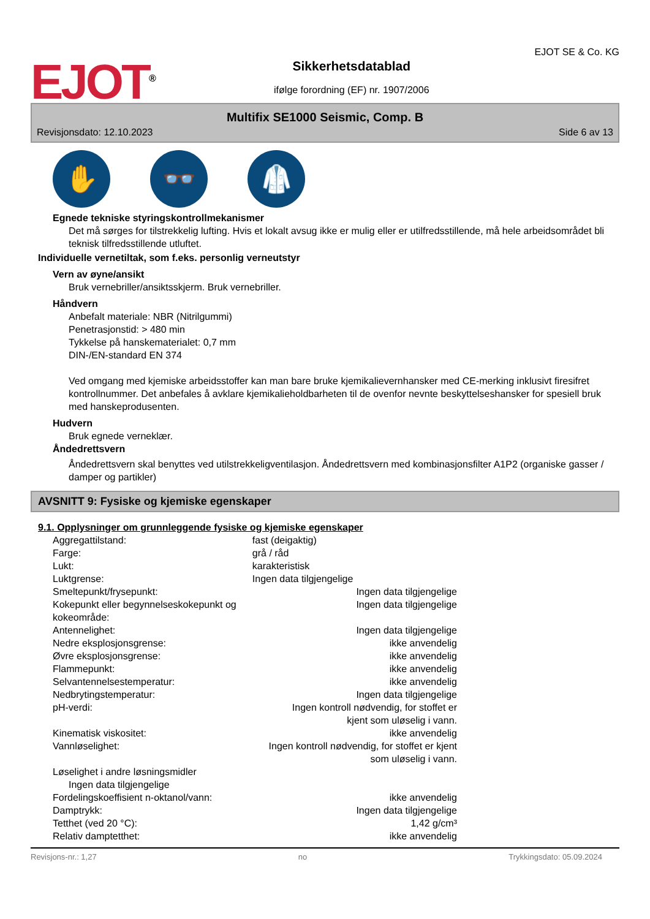EJOT<sup>®</sup>
Sikkerhetsdatablad
ifølge forordning (EF) nr. 1907/2006
EJOT SE & Co. KG
Multifix SE1000 Seismic, Comp. B
Revisjonsdato: 12.10.2023 Side 6 av 13
✋ 👓 🥼
Egnede tekniske styringskontrollmekanismer
Det må sørges for tilstrekkelig lufting. Hvis et lokalt avsug ikke er mulig eller er utilfredsstillende, må hele arbeidsområdet bli teknisk tilfredsstillende utluftet.
Individuelle vernetiltak, som f.eks. personlig verneutstyr
Vern av øyne/ansikt
Bruk vernebriller/ansiktsskjerm. Bruk vernebriller.
Håndvern
Anbefalt materiale: NBR (Nitrilgummi)
Penetrasjonstid: > 480 min
Tykkelse på hanskematerialet: 0,7 mm
DIN-/EN-standard EN 374
Ved omgang med kjemiske arbeidsstoffer kan man bare bruke kjemikalievernhansker med CE-merking inklusivt firesifret kontrollnummer. Det anbefales å avklare kjemikalieholdbarheten til de ovenfor nevnte beskyttelseshansker for spesiell bruk med hanskeprodusenten.
Hudvern
Bruk egnede verneklær.
Åndedrettsvern
Åndedrettsvern skal benyttes ved utilstrekkeligventilasjon. Åndedrettsvern med kombinasjonsfilter A1P2 (organiske gasser / damper og partikler)
AVSNITT 9: Fysiske og kjemiske egenskaper
9.1. Opplysninger om grunnleggende fysiske og kjemiske egenskaper
| Aggregattilstand: | fast (deigaktig) |
| Farge: | grå / råd |
| Lukt: | karakteristisk |
| Luktgrense: | Ingen data tilgjengelige |
| Smeltepunkt/frysepunkt: | Ingen data tilgjengelige |
| Kokepunkt eller begynnelseskokepunkt og kokeområde: | Ingen data tilgjengelige |
| Antennelighet: | Ingen data tilgjengelige |
| Nedre eksplosjonsgrense: | ikke anvendelig |
| Øvre eksplosjonsgrense: | ikke anvendelig |
| Flammepunkt: | ikke anvendelig |
| Selvantennelsestemperatur: | ikke anvendelig |
| Nedbrytingstemperatur: | Ingen data tilgjengelige |
| pH-verdi: | Ingen kontroll nødvendig, for stoffet er kjent som uløselig i vann. |
| Kinematisk viskositet: | ikke anvendelig |
| Vannløselighet: | Ingen kontroll nødvendig, for stoffet er kjent som uløselig i vann. |
| Løselighet i andre løsningsmidler Ingen data tilgjengelige | |
| Fordelingskoeffisient n-oktanol/vann: | ikke anvendelig |
| Damptrykk: | Ingen data tilgjengelige |
| Tetthet (ved 20 °C): | 1,42 g/cm³ |
| Relativ damptetthet: | ikke anvendelig |
Revisjons-nr.: 1,27 no Trykkingsdato: 05.09.2024